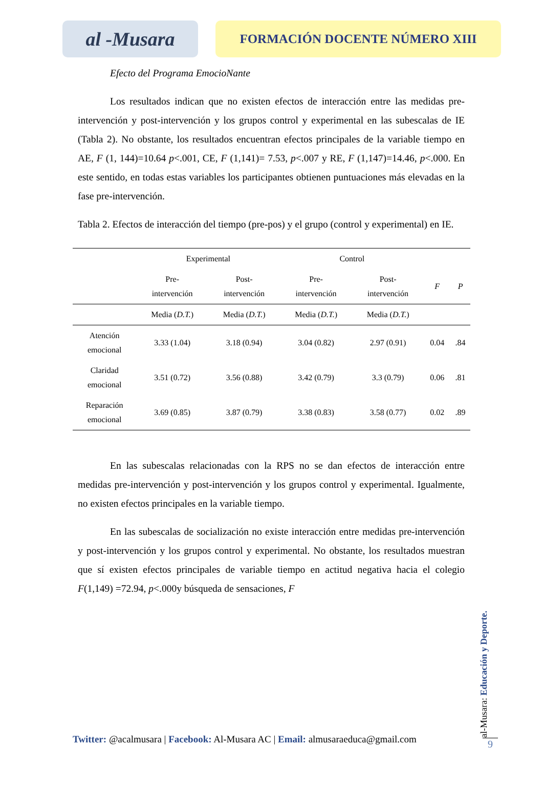al -Musara
FORMACIÓN DOCENTE NÚMERO XIII
Efecto del Programa EmocioNante
Los resultados indican que no existen efectos de interacción entre las medidas pre-intervención y post-intervención y los grupos control y experimental en las subescalas de IE (Tabla 2). No obstante, los resultados encuentran efectos principales de la variable tiempo en AE, F (1, 144)=10.64 p<.001, CE, F (1,141)= 7.53, p<.007 y RE, F (1,147)=14.46, p<.000. En este sentido, en todas estas variables los participantes obtienen puntuaciones más elevadas en la fase pre-intervención.
Tabla 2. Efectos de interacción del tiempo (pre-pos) y el grupo (control y experimental) en IE.
| | Experimental | | Control | | | |
| --- | --- | --- | --- | --- | --- | --- |
| | Pre- intervención | Post- intervención | Pre- intervención | Post- intervención | F | P |
| | Media ( D.T. ) | Media ( D.T. ) | Media ( D.T. ) | Media ( D.T. ) | | |
| Atención emocional | 3.33 (1.04) | 3.18 (0.94) | 3.04 (0.82) | 2.97 (0.91) | 0.04 | .84 |
| Claridad emocional | 3.51 (0.72) | 3.56 (0.88) | 3.42 (0.79) | 3.3 (0.79) | 0.06 | .81 |
| Reparación emocional | 3.69 (0.85) | 3.87 (0.79) | 3.38 (0.83) | 3.58 (0.77) | 0.02 | .89 |
En las subescalas relacionadas con la RPS no se dan efectos de interacción entre medidas pre-intervención y post-intervención y los grupos control y experimental. Igualmente, no existen efectos principales en la variable tiempo.
En las subescalas de socialización no existe interacción entre medidas pre-intervención y post-intervención y los grupos control y experimental. No obstante, los resultados muestran que sí existen efectos principales de variable tiempo en actitud negativa hacia el colegio F(1,149) =72.94, p<.000y búsqueda de sensaciones, F
Twitter: @acalmusara | Facebook: Al-Musara AC | Email: almusaraeduca@gmail.com
al-Musara: Educación y Deporte.
9